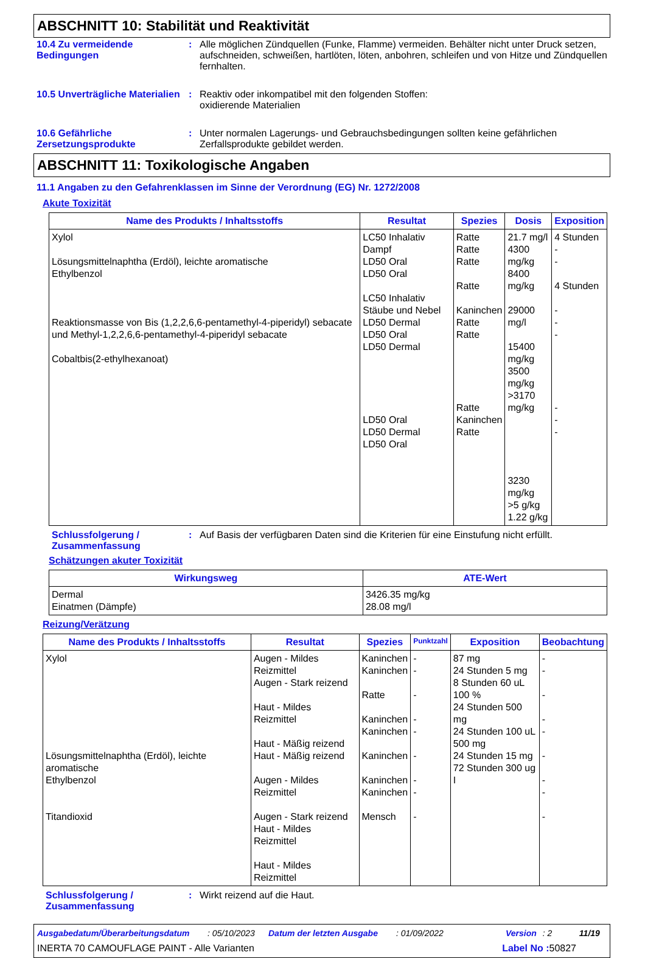ABSCHNITT 10: Stabilität und Reaktivität
10.4 Zu vermeidende Bedingungen
: Alle möglichen Zündquellen (Funke, Flamme) vermeiden. Behälter nicht unter Druck setzen, aufschneiden, schweißen, hartlöten, löten, anbohren, schleifen und von Hitze und Zündquellen fernhalten.
10.5 Unverträgliche Materialien
: Reaktiv oder inkompatibel mit den folgenden Stoffen:
oxidierende Materialien
10.6 Gefährliche Zersetzungsprodukte
: Unter normalen Lagerungs- und Gebrauchsbedingungen sollten keine gefährlichen Zerfallsprodukte gebildet werden.
ABSCHNITT 11: Toxikologische Angaben
11.1 Angaben zu den Gefahrenklassen im Sinne der Verordnung (EG) Nr. 1272/2008
Akute Toxizität
| Name des Produkts / Inhaltsstoffs | Resultat | Spezies | Dosis | Exposition |
| --- | --- | --- | --- | --- |
| Xylol Lösungsmittelnaphtha (Erdöl), leichte aromatische Ethylbenzol Reaktionsmasse von Bis (1,2,2,6,6-pentamethyl-4-piperidyl) sebacate und Methyl-1,2,2,6,6-pentamethyl-4-piperidyl sebacate Cobaltbis(2-ethylhexanoat) | LC50 Inhalativ Dampf LD50 Oral LD50 Oral LC50 Inhalativ Stäube und Nebel LD50 Dermal LD50 Oral LD50 Dermal LD50 Oral LD50 Dermal LD50 Oral | Ratte Ratte Ratte Ratte Kaninchen Ratte Ratte Ratte Kaninchen Ratte | 21.7 mg/l 4300 mg/kg 8400 mg/kg 29000 mg/l 15400 mg/kg 3500 mg/kg >3170 mg/kg 3230 mg/kg >5 g/kg 1.22 g/kg | 4 Stunden - - 4 Stunden - - - - - - |
Schlussfolgerung / Zusammenfassung
: Auf Basis der verfügbaren Daten sind die Kriterien für eine Einstufung nicht erfüllt.
Schätzungen akuter Toxizität
| Wirkungsweg | ATE-Wert |
| --- | --- |
| Dermal Einatmen (Dämpfe) | 3426.35 mg/kg 28.08 mg/l |
Reizung/Verätzung
| Name des Produkts / Inhaltsstoffs | Resultat | Spezies | Punktzahl | Exposition | Beobachtung |
| --- | --- | --- | --- | --- | --- |
| Xylol Lösungsmittelnaphtha (Erdöl), leichte aromatische Ethylbenzol Titandioxid | Augen - Mildes Reizmittel Augen - Stark reizend Haut - Mildes Reizmittel Haut - Mäßig reizend Haut - Mäßig reizend Augen - Mildes Reizmittel Augen - Stark reizend Haut - Mildes Reizmittel Haut - Mildes Reizmittel | Kaninchen Kaninchen Ratte Kaninchen Kaninchen Kaninchen Kaninchen Kaninchen Mensch | - - - - - - - - - | 87 mg 24 Stunden 5 mg 8 Stunden 60 uL 100 % 24 Stunden 500 mg 24 Stunden 100 uL 500 mg 24 Stunden 15 mg 72 Stunden 300 ug I | - - - - - - - - - |
Schlussfolgerung / Zusammenfassung
: Wirkt reizend auf die Haut.
Ausgabedatum/Überarbeitungsdatum: 05/10/2023 Datum der letzten Ausgabe: 01/09/2022 Version: 2 11/19
INERTA 70 CAMOUFLAGE PAINT - Alle Varianten Label No : 50827